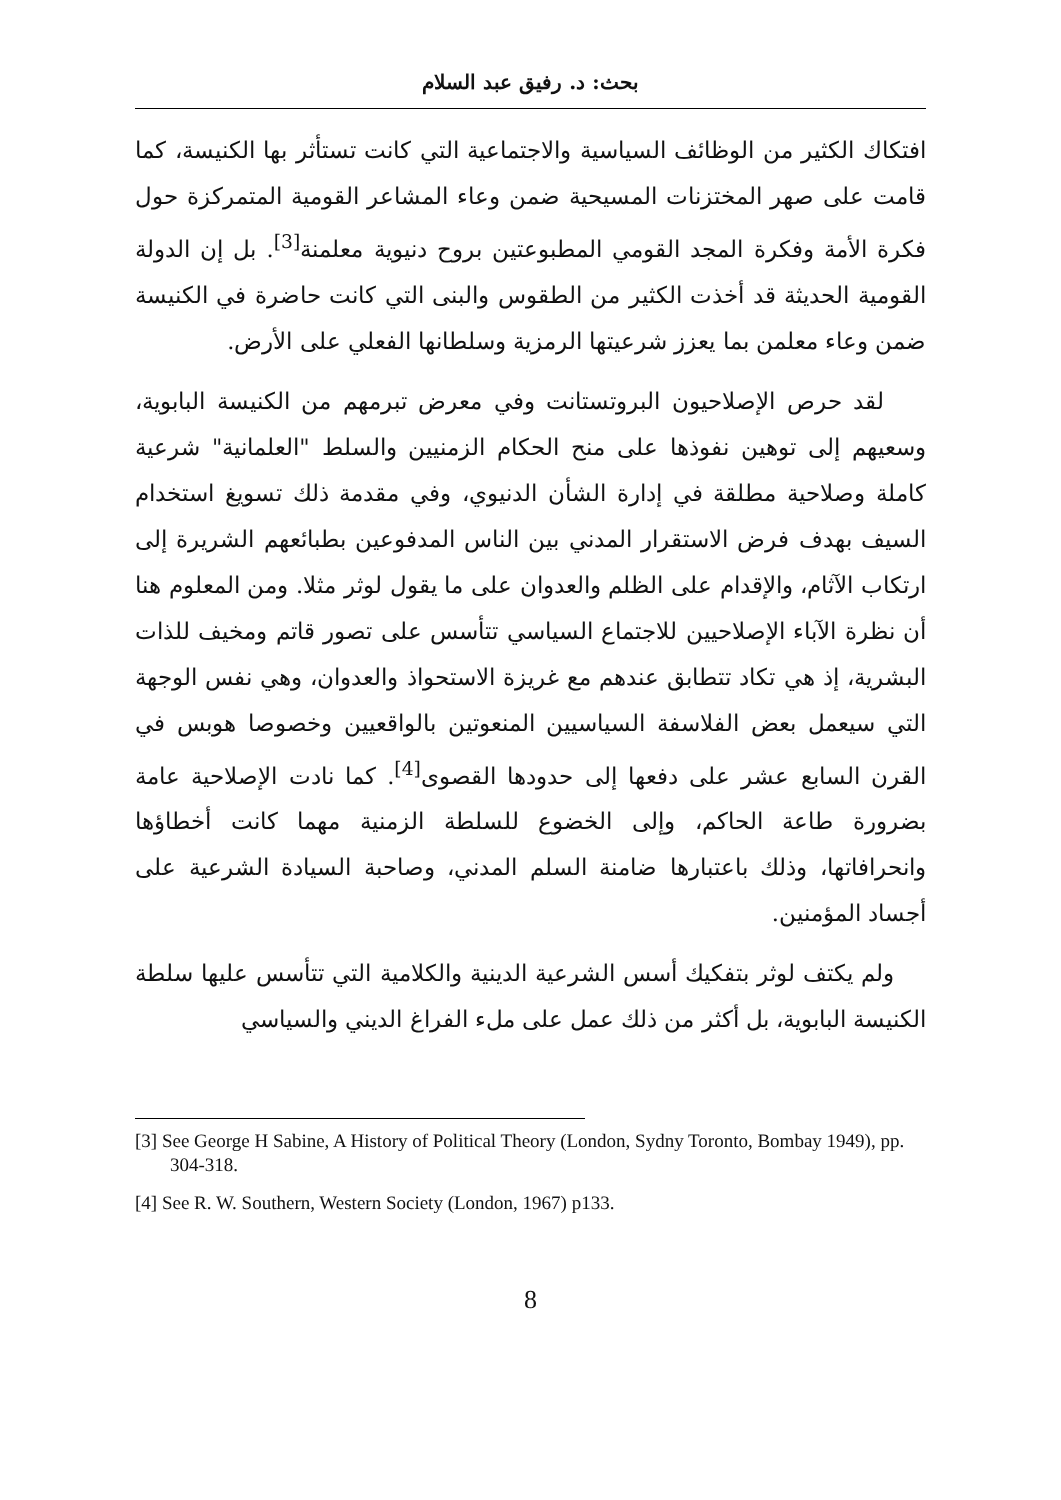بحث: د. رفيق عبد السلام
افتكاك الكثير من الوظائف السياسية والاجتماعية التي كانت تستأثر بها الكنيسة، كما قامت على صهر المختزنات المسيحية ضمن وعاء المشاعر القومية المتمركزة حول فكرة الأمة وفكرة المجد القومي المطبوعتين بروح دنيوية معلمنة<sup>[3]</sup>. بل إن الدولة القومية الحديثة قد أخذت الكثير من الطقوس والبنى التي كانت حاضرة في الكنيسة ضمن وعاء معلمن بما يعزز شرعيتها الرمزية وسلطانها الفعلي على الأرض.
لقد حرص الإصلاحيون البروتستانت وفي معرض تبرمهم من الكنيسة البابوية، وسعيهم إلى توهين نفوذها على منح الحكام الزمنيين والسلط "العلمانية" شرعية كاملة وصلاحية مطلقة في إدارة الشأن الدنيوي، وفي مقدمة ذلك تسويغ استخدام السيف بهدف فرض الاستقرار المدني بين الناس المدفوعين بطبائعهم الشريرة إلى ارتكاب الآثام، والإقدام على الظلم والعدوان على ما يقول لوثر مثلا. ومن المعلوم هنا أن نظرة الآباء الإصلاحيين للاجتماع السياسي تتأسس على تصور قاتم ومخيف للذات البشرية، إذ هي تكاد تتطابق عندهم مع غريزة الاستحواذ والعدوان، وهي نفس الوجهة التي سيعمل بعض الفلاسفة السياسيين المنعوتين بالواقعيين وخصوصا هوبس في القرن السابع عشر على دفعها إلى حدودها القصوى<sup>[4]</sup>. كما نادت الإصلاحية عامة بضرورة طاعة الحاكم، وإلى الخضوع للسلطة الزمنية مهما كانت أخطاؤها وانحرافاتها، وذلك باعتبارها ضامنة السلم المدني، وصاحبة السيادة الشرعية على أجساد المؤمنين.
ولم يكتف لوثر بتفكيك أسس الشرعية الدينية والكلامية التي تتأسس عليها سلطة الكنيسة البابوية، بل أكثر من ذلك عمل على ملء الفراغ الديني والسياسي
[3] See George H Sabine, A History of Political Theory (London, Sydny Toronto, Bombay 1949), pp. 304-318.
[4] See R. W. Southern, Western Society (London, 1967) p133.
8